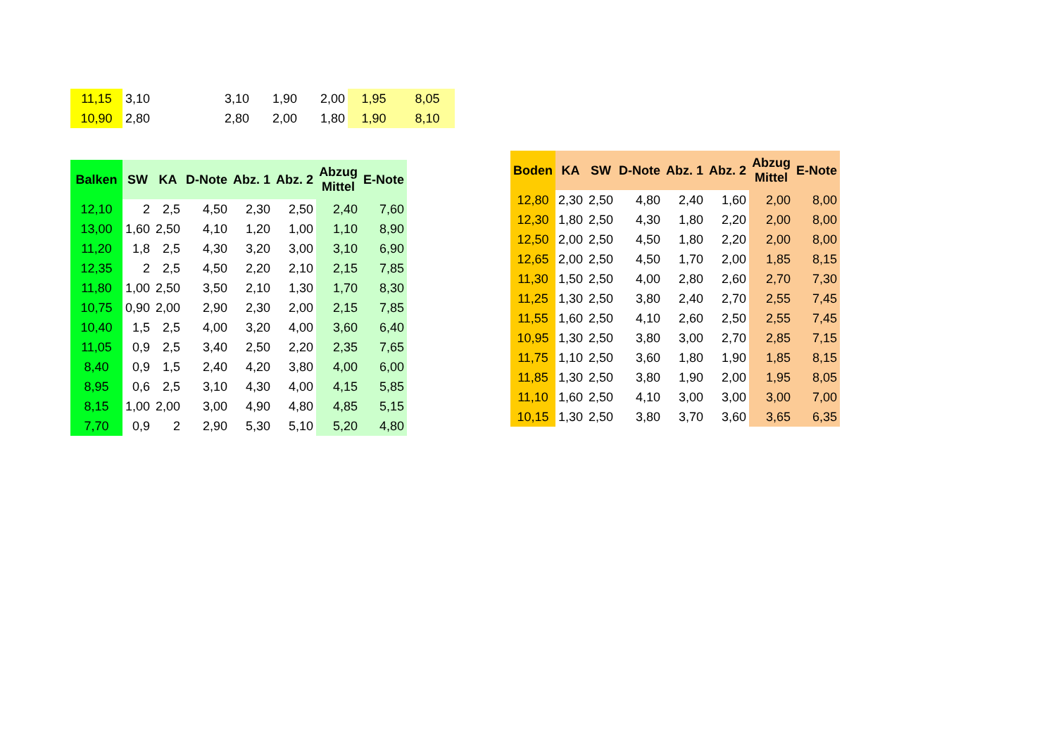| 11,15 | 3,10 | | 3,10 | 1,90 | 2,00 | 1,95 | 8,05 |
| 10,90 | 2,80 | | 2,80 | 2,00 | 1,80 | 1,90 | 8,10 |
| Balken | SW | KA | D-Note | Abz. 1 | Abz. 2 | Abzug Mittel | E-Note |
| --- | --- | --- | --- | --- | --- | --- | --- |
| 12,10 | 2 | 2,5 | 4,50 | 2,30 | 2,50 | 2,40 | 7,60 |
| 13,00 | 1,60 | 2,50 | 4,10 | 1,20 | 1,00 | 1,10 | 8,90 |
| 11,20 | 1,8 | 2,5 | 4,30 | 3,20 | 3,00 | 3,10 | 6,90 |
| 12,35 | 2 | 2,5 | 4,50 | 2,20 | 2,10 | 2,15 | 7,85 |
| 11,80 | 1,00 | 2,50 | 3,50 | 2,10 | 1,30 | 1,70 | 8,30 |
| 10,75 | 0,90 | 2,00 | 2,90 | 2,30 | 2,00 | 2,15 | 7,85 |
| 10,40 | 1,5 | 2,5 | 4,00 | 3,20 | 4,00 | 3,60 | 6,40 |
| 11,05 | 0,9 | 2,5 | 3,40 | 2,50 | 2,20 | 2,35 | 7,65 |
| 8,40 | 0,9 | 1,5 | 2,40 | 4,20 | 3,80 | 4,00 | 6,00 |
| 8,95 | 0,6 | 2,5 | 3,10 | 4,30 | 4,00 | 4,15 | 5,85 |
| 8,15 | 1,00 | 2,00 | 3,00 | 4,90 | 4,80 | 4,85 | 5,15 |
| 7,70 | 0,9 | 2 | 2,90 | 5,30 | 5,10 | 5,20 | 4,80 |
| Boden | KA | SW | D-Note | Abz. 1 | Abz. 2 | Abzug Mittel | E-Note |
| --- | --- | --- | --- | --- | --- | --- | --- |
| 12,80 | 2,30 | 2,50 | 4,80 | 2,40 | 1,60 | 2,00 | 8,00 |
| 12,30 | 1,80 | 2,50 | 4,30 | 1,80 | 2,20 | 2,00 | 8,00 |
| 12,50 | 2,00 | 2,50 | 4,50 | 1,80 | 2,20 | 2,00 | 8,00 |
| 12,65 | 2,00 | 2,50 | 4,50 | 1,70 | 2,00 | 1,85 | 8,15 |
| 11,30 | 1,50 | 2,50 | 4,00 | 2,80 | 2,60 | 2,70 | 7,30 |
| 11,25 | 1,30 | 2,50 | 3,80 | 2,40 | 2,70 | 2,55 | 7,45 |
| 11,55 | 1,60 | 2,50 | 4,10 | 2,60 | 2,50 | 2,55 | 7,45 |
| 10,95 | 1,30 | 2,50 | 3,80 | 3,00 | 2,70 | 2,85 | 7,15 |
| 11,75 | 1,10 | 2,50 | 3,60 | 1,80 | 1,90 | 1,85 | 8,15 |
| 11,85 | 1,30 | 2,50 | 3,80 | 1,90 | 2,00 | 1,95 | 8,05 |
| 11,10 | 1,60 | 2,50 | 4,10 | 3,00 | 3,00 | 3,00 | 7,00 |
| 10,15 | 1,30 | 2,50 | 3,80 | 3,70 | 3,60 | 3,65 | 6,35 |